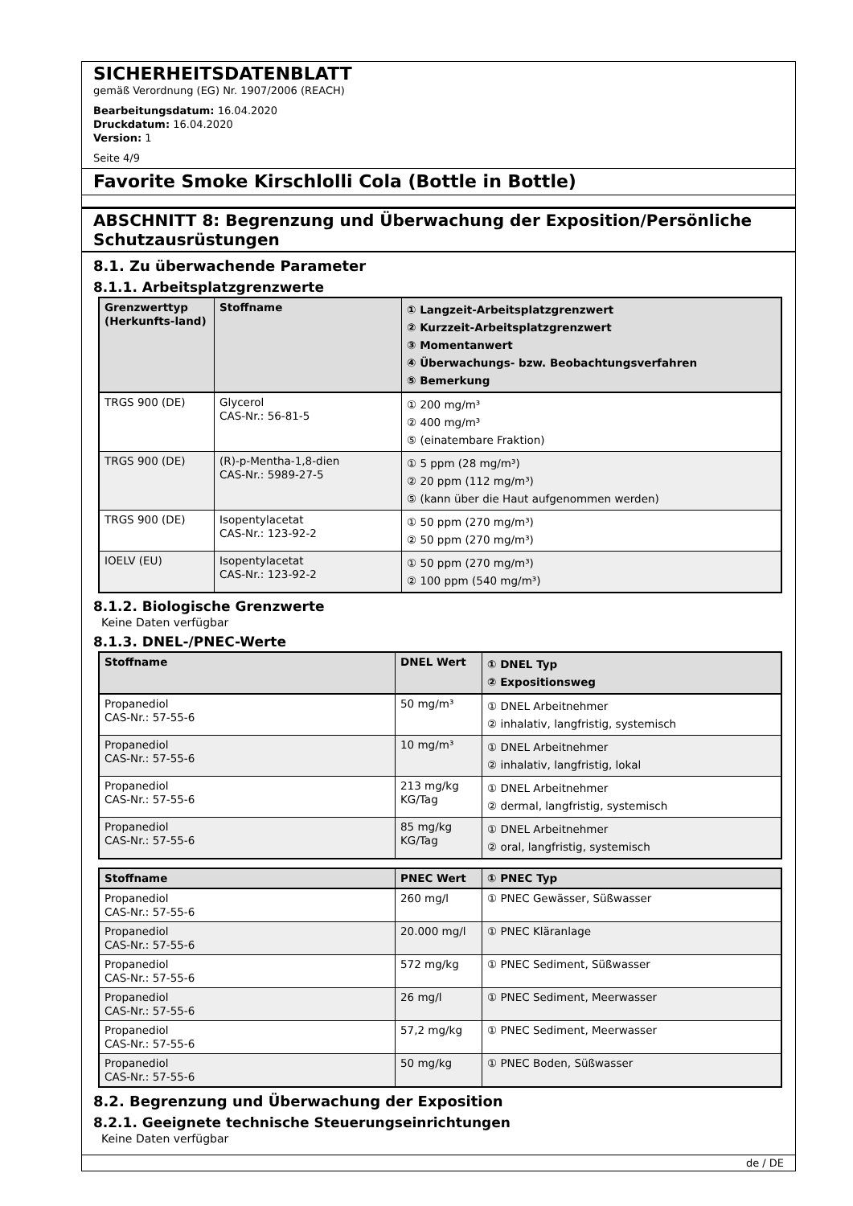SICHERHEITSDATENBLATT
gemäß Verordnung (EG) Nr. 1907/2006 (REACH)
Bearbeitungsdatum: 16.04.2020
Druckdatum: 16.04.2020
Version: 1
Seite 4/9
Favorite Smoke Kirschlolli Cola (Bottle in Bottle)
ABSCHNITT 8: Begrenzung und Überwachung der Exposition/Persönliche Schutzausrüstungen
8.1. Zu überwachende Parameter
8.1.1. Arbeitsplatzgrenzwerte
| Grenzwerttyp (Herkunfts-land) | Stoffname | ① Langzeit-Arbeitsplatzgrenzwert ② Kurzzeit-Arbeitsplatzgrenzwert ③ Momentanwert ④ Überwachungs- bzw. Beobachtungsverfahren ⑤ Bemerkung |
| --- | --- | --- |
| TRGS 900 (DE) | Glycerol CAS-Nr.: 56-81-5 | ① 200 mg/m³ ② 400 mg/m³ ⑤ (einatembare Fraktion) |
| TRGS 900 (DE) | (R)-p-Mentha-1,8-dien CAS-Nr.: 5989-27-5 | ① 5 ppm (28 mg/m³) ② 20 ppm (112 mg/m³) ⑤ (kann über die Haut aufgenommen werden) |
| TRGS 900 (DE) | Isopentylacetat CAS-Nr.: 123-92-2 | ① 50 ppm (270 mg/m³) ② 50 ppm (270 mg/m³) |
| IOELV (EU) | Isopentylacetat CAS-Nr.: 123-92-2 | ① 50 ppm (270 mg/m³) ② 100 ppm (540 mg/m³) |
8.1.2. Biologische Grenzwerte
Keine Daten verfügbar
8.1.3. DNEL-/PNEC-Werte
| Stoffname | DNEL Wert | ① DNEL Typ ② Expositionsweg |
| --- | --- | --- |
| Propanediol CAS-Nr.: 57-55-6 | 50 mg/m³ | ① DNEL Arbeitnehmer ② inhalativ, langfristig, systemisch |
| Propanediol CAS-Nr.: 57-55-6 | 10 mg/m³ | ① DNEL Arbeitnehmer ② inhalativ, langfristig, lokal |
| Propanediol CAS-Nr.: 57-55-6 | 213 mg/kg KG/Tag | ① DNEL Arbeitnehmer ② dermal, langfristig, systemisch |
| Propanediol CAS-Nr.: 57-55-6 | 85 mg/kg KG/Tag | ① DNEL Arbeitnehmer ② oral, langfristig, systemisch |
| Stoffname | PNEC Wert | ① PNEC Typ |
| --- | --- | --- |
| Propanediol CAS-Nr.: 57-55-6 | 260 mg/l | ① PNEC Gewässer, Süßwasser |
| Propanediol CAS-Nr.: 57-55-6 | 20.000 mg/l | ① PNEC Kläranlage |
| Propanediol CAS-Nr.: 57-55-6 | 572 mg/kg | ① PNEC Sediment, Süßwasser |
| Propanediol CAS-Nr.: 57-55-6 | 26 mg/l | ① PNEC Sediment, Meerwasser |
| Propanediol CAS-Nr.: 57-55-6 | 57,2 mg/kg | ① PNEC Sediment, Meerwasser |
| Propanediol CAS-Nr.: 57-55-6 | 50 mg/kg | ① PNEC Boden, Süßwasser |
8.2. Begrenzung und Überwachung der Exposition
8.2.1. Geeignete technische Steuerungseinrichtungen
Keine Daten verfügbar
de / DE